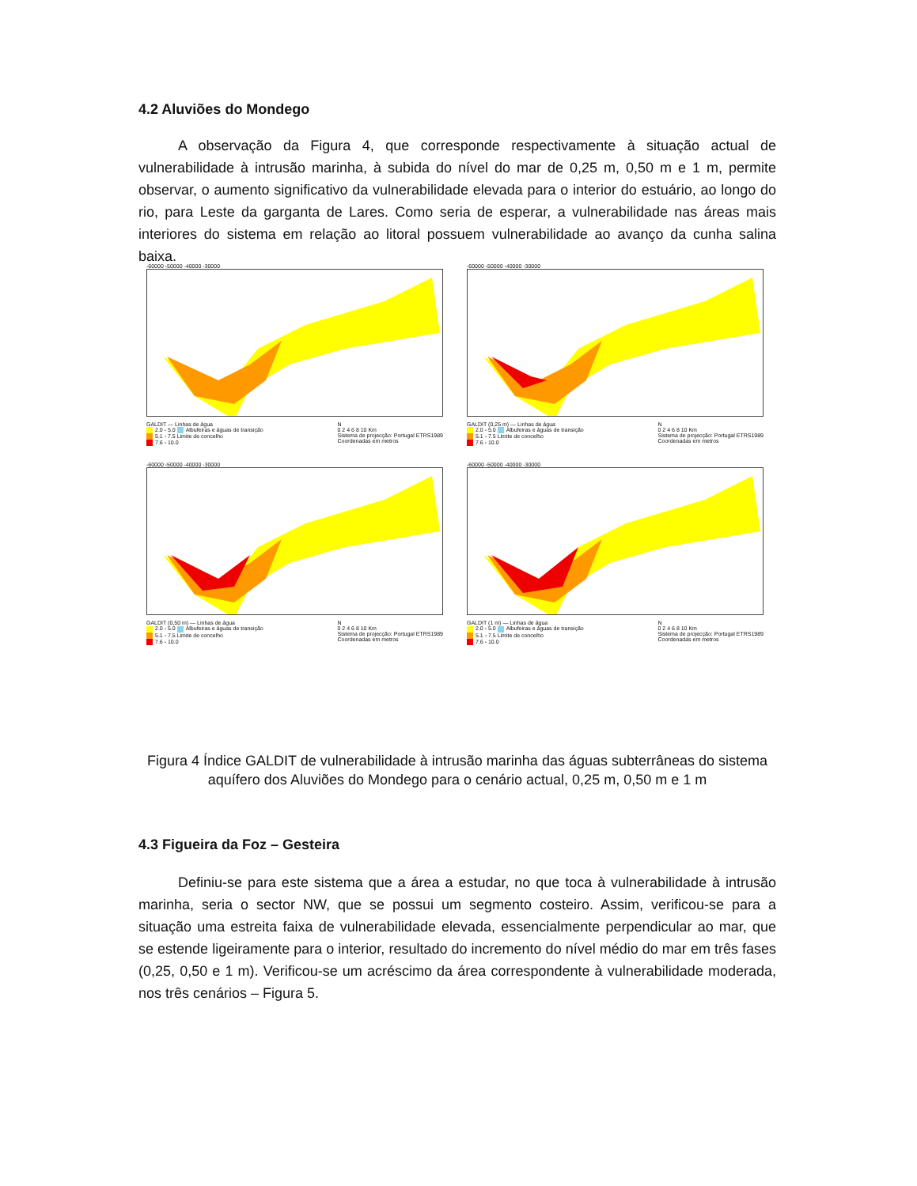4.2 Aluviões do Mondego
A observação da Figura 4, que corresponde respectivamente à situação actual de vulnerabilidade à intrusão marinha, à subida do nível do mar de 0,25 m, 0,50 m e 1 m, permite observar, o aumento significativo da vulnerabilidade elevada para o interior do estuário, ao longo do rio, para Leste da garganta de Lares. Como seria de esperar, a vulnerabilidade nas áreas mais interiores do sistema em relação ao litoral possuem vulnerabilidade ao avanço da cunha salina baixa.
-60000 -50000 -40000 -30000
GALDIT — Linhas de água
2.0 - 5.0 Albufeiras e águas de transição
5.1 - 7.5 Limite de concelho
7.6 - 10.0
N
0 2 4 6 8 10 Km
Sistema de projecção: Portugal ETRS1989
Coordenadas em metros
-60000 -50000 -40000 -30000
GALDIT (0,25 m) — Linhas de água
2.0 - 5.0 Albufeiras e águas de transição
5.1 - 7.5 Limite de concelho
7.6 - 10.0
N
0 2 4 6 8 10 Km
Sistema de projecção: Portugal ETRS1989
Coordenadas em metros
-60000 -50000 -40000 -30000
GALDIT (0,50 m) — Linhas de água
2.0 - 5.0 Albufeiras e águas de transição
5.1 - 7.5 Limite de concelho
7.6 - 10.0
N
0 2 4 6 8 10 Km
Sistema de projecção: Portugal ETRS1989
Coordenadas em metros
-60000 -50000 -40000 -30000
GALDIT (1 m) — Linhas de água
2.0 - 5.0 Albufeiras e águas de transição
5.1 - 7.5 Limite de concelho
7.6 - 10.0
N
0 2 4 6 8 10 Km
Sistema de projecção: Portugal ETRS1989
Coordenadas em metros
Figura 4 Índice GALDIT de vulnerabilidade à intrusão marinha das águas subterrâneas do sistema aquífero dos Aluviões do Mondego para o cenário actual, 0,25 m, 0,50 m e 1 m
4.3 Figueira da Foz – Gesteira
Definiu-se para este sistema que a área a estudar, no que toca à vulnerabilidade à intrusão marinha, seria o sector NW, que se possui um segmento costeiro. Assim, verificou-se para a situação uma estreita faixa de vulnerabilidade elevada, essencialmente perpendicular ao mar, que se estende ligeiramente para o interior, resultado do incremento do nível médio do mar em três fases (0,25, 0,50 e 1 m). Verificou-se um acréscimo da área correspondente à vulnerabilidade moderada, nos três cenários – Figura 5.